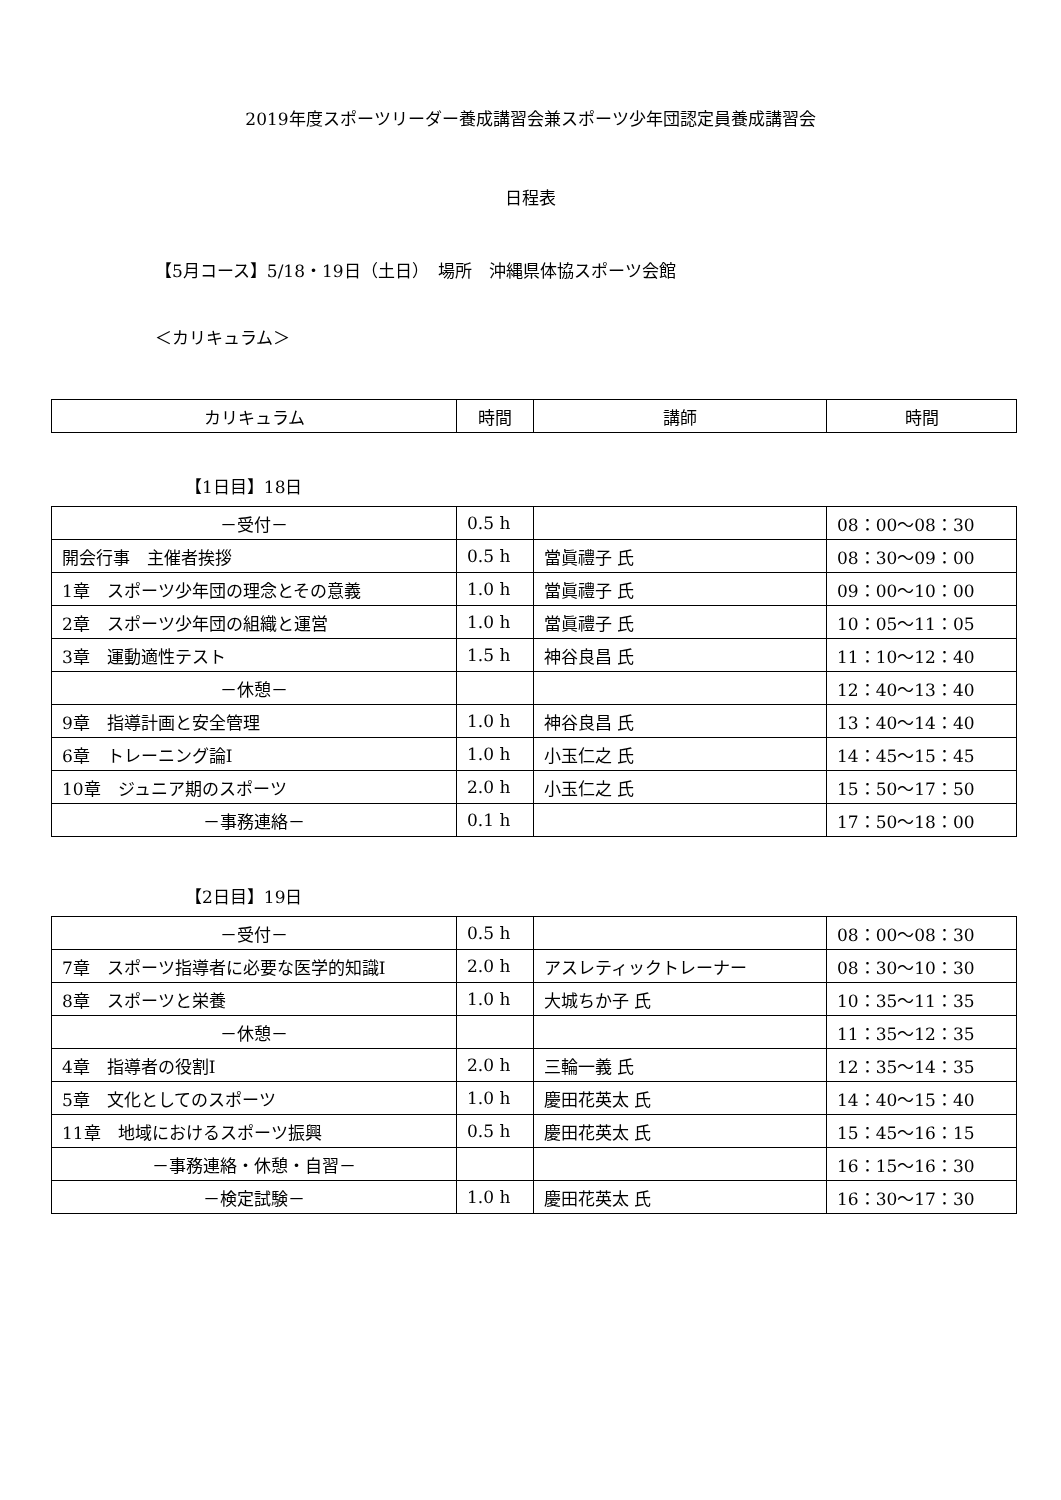2019年度スポーツリーダー養成講習会兼スポーツ少年団認定員養成講習会
日程表
【5月コース】5/18・19日（土日）　場所　沖縄県体協スポーツ会館
＜カリキュラム＞
| カリキュラム | 時間 | 講師 | 時間 |
【1日目】18日
| －受付－ | 0.5 h | | 08：00～08：30 |
| 開会行事 主催者挨拶 | 0.5 h | 當眞禮子 氏 | 08：30～09：00 |
| 1章 スポーツ少年団の理念とその意義 | 1.0 h | 當眞禮子 氏 | 09：00～10：00 |
| 2章 スポーツ少年団の組織と運営 | 1.0 h | 當眞禮子 氏 | 10：05～11：05 |
| 3章 運動適性テスト | 1.5 h | 神谷良昌 氏 | 11：10～12：40 |
| －休憩－ | | | 12：40～13：40 |
| 9章 指導計画と安全管理 | 1.0 h | 神谷良昌 氏 | 13：40～14：40 |
| 6章 トレーニング論Ⅰ | 1.0 h | 小玉仁之 氏 | 14：45～15：45 |
| 10章 ジュニア期のスポーツ | 2.0 h | 小玉仁之 氏 | 15：50～17：50 |
| －事務連絡－ | 0.1 h | | 17：50～18：00 |
【2日目】19日
| －受付－ | 0.5 h | | 08：00～08：30 |
| 7章 スポーツ指導者に必要な医学的知識Ⅰ | 2.0 h | アスレティックトレーナー | 08：30～10：30 |
| 8章 スポーツと栄養 | 1.0 h | 大城ちか子 氏 | 10：35～11：35 |
| －休憩－ | | | 11：35～12：35 |
| 4章 指導者の役割Ⅰ | 2.0 h | 三輪一義 氏 | 12：35～14：35 |
| 5章 文化としてのスポーツ | 1.0 h | 慶田花英太 氏 | 14：40～15：40 |
| 11章 地域におけるスポーツ振興 | 0.5 h | 慶田花英太 氏 | 15：45～16：15 |
| －事務連絡・休憩・自習－ | | | 16：15～16：30 |
| －検定試験－ | 1.0 h | 慶田花英太 氏 | 16：30～17：30 |